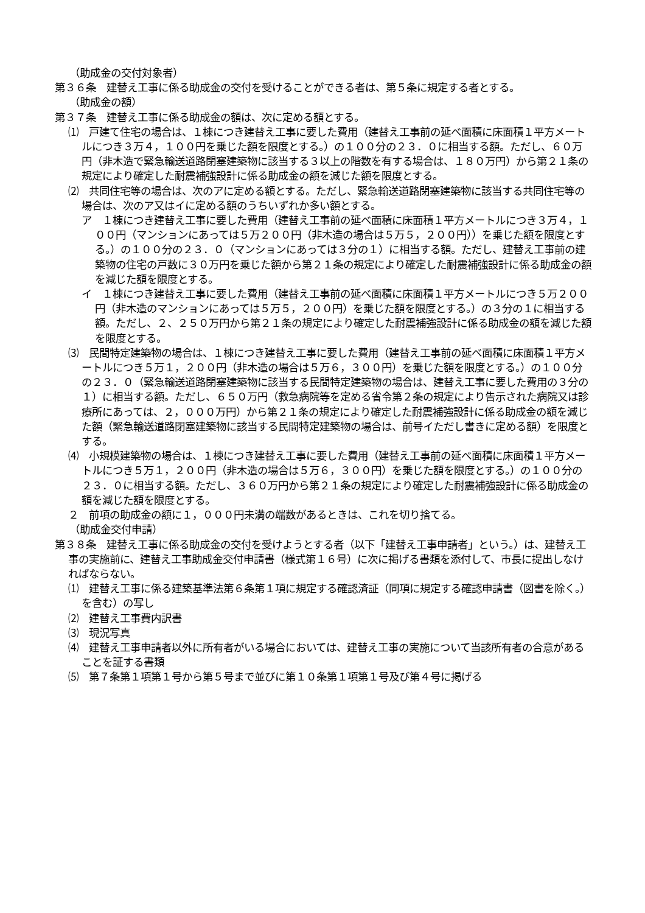（助成金の交付対象者）
第３６条　建替え工事に係る助成金の交付を受けることができる者は、第５条に規定する者とする。
（助成金の額）
第３７条　建替え工事に係る助成金の額は、次に定める額とする。
⑴　戸建て住宅の場合は、１棟につき建替え工事に要した費用（建替え工事前の延べ面積に床面積１平方メートルにつき３万４，１００円を乗じた額を限度とする。）の１００分の２３．０に相当する額。ただし、６０万円（非木造で緊急輸送道路閉塞建築物に該当する３以上の階数を有する場合は、１８０万円）から第２１条の規定により確定した耐震補強設計に係る助成金の額を減じた額を限度とする。
⑵　共同住宅等の場合は、次のアに定める額とする。ただし、緊急輸送道路閉塞建築物に該当する共同住宅等の場合は、次のア又はイに定める額のうちいずれか多い額とする。
ア　１棟につき建替え工事に要した費用（建替え工事前の延べ面積に床面積１平方メートルにつき３万４，１００円（マンションにあっては５万２００円（非木造の場合は５万５，２００円））を乗じた額を限度とする。）の１００分の２３．０（マンションにあっては３分の１）に相当する額。ただし、建替え工事前の建築物の住宅の戸数に３０万円を乗じた額から第２１条の規定により確定した耐震補強設計に係る助成金の額を減じた額を限度とする。
イ　１棟につき建替え工事に要した費用（建替え工事前の延べ面積に床面積１平方メートルにつき５万２００円（非木造のマンションにあっては５万５，２００円）を乗じた額を限度とする。）の３分の１に相当する額。ただし、２、２５０万円から第２１条の規定により確定した耐震補強設計に係る助成金の額を減じた額を限度とする。
⑶　民間特定建築物の場合は、１棟につき建替え工事に要した費用（建替え工事前の延べ面積に床面積１平方メートルにつき５万１，２００円（非木造の場合は５万６，３００円）を乗じた額を限度とする。）の１００分の２３．０（緊急輸送道路閉塞建築物に該当する民間特定建築物の場合は、建替え工事に要した費用の３分の１）に相当する額。ただし、６５０万円（救急病院等を定める省令第２条の規定により告示された病院又は診療所にあっては、２，０００万円）から第２１条の規定により確定した耐震補強設計に係る助成金の額を減じた額（緊急輸送道路閉塞建築物に該当する民間特定建築物の場合は、前号イただし書きに定める額）を限度とする。
⑷　小規模建築物の場合は、１棟につき建替え工事に要した費用（建替え工事前の延べ面積に床面積１平方メートルにつき５万１，２００円（非木造の場合は５万６，３００円）を乗じた額を限度とする。）の１００分の２３．０に相当する額。ただし、３６０万円から第２１条の規定により確定した耐震補強設計に係る助成金の額を減じた額を限度とする。
２　前項の助成金の額に１，０００円未満の端数があるときは、これを切り捨てる。
（助成金交付申請）
第３８条　建替え工事に係る助成金の交付を受けようとする者（以下「建替え工事申請者」という。）は、建替え工事の実施前に、建替え工事助成金交付申請書（様式第１６号）に次に掲げる書類を添付して、市長に提出しなければならない。
⑴　建替え工事に係る建築基準法第６条第１項に規定する確認済証（同項に規定する確認申請書（図書を除く。）を含む）の写し
⑵　建替え工事費内訳書
⑶　現況写真
⑷　建替え工事申請者以外に所有者がいる場合においては、建替え工事の実施について当該所有者の合意があることを証する書類
⑸　第７条第１項第１号から第５号まで並びに第１０条第１項第１号及び第４号に掲げる